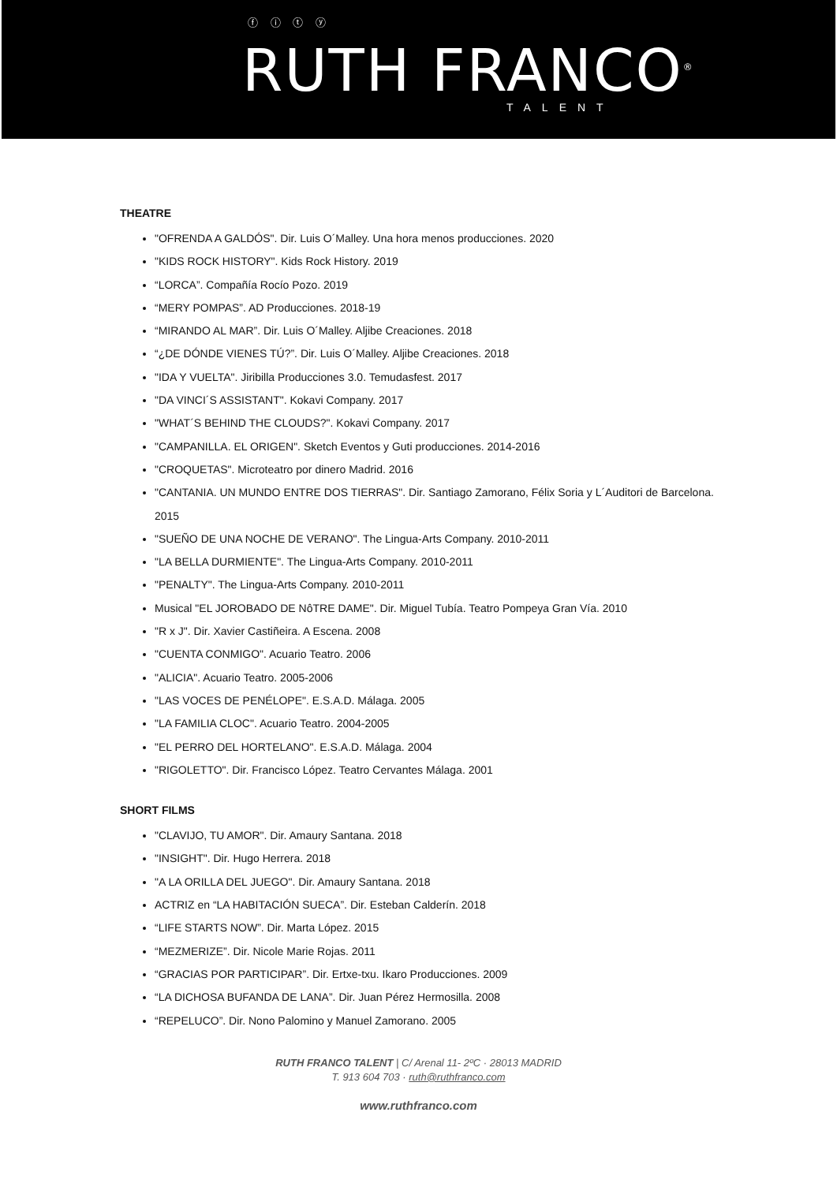ⓕ ⓘ ⓣ ⓨ
RUTH FRANCO<sup>®</sup>
TALENT
THEATRE
"OFRENDA A GALDÓS". Dir. Luis O´Malley. Una hora menos producciones. 2020
"KIDS ROCK HISTORY". Kids Rock History. 2019
“LORCA”. Compañía Rocío Pozo. 2019
“MERY POMPAS”. AD Producciones. 2018-19
“MIRANDO AL MAR”. Dir. Luis O´Malley. Aljibe Creaciones. 2018
“¿DE DÓNDE VIENES TÚ?”. Dir. Luis O´Malley. Aljibe Creaciones. 2018
"IDA Y VUELTA". Jiribilla Producciones 3.0. Temudasfest. 2017
"DA VINCI´S ASSISTANT". Kokavi Company. 2017
"WHAT´S BEHIND THE CLOUDS?". Kokavi Company. 2017
"CAMPANILLA. EL ORIGEN". Sketch Eventos y Guti producciones. 2014-2016
"CROQUETAS". Microteatro por dinero Madrid. 2016
"CANTANIA. UN MUNDO ENTRE DOS TIERRAS". Dir. Santiago Zamorano, Félix Soria y L´Auditori de Barcelona. 2015
"SUEÑO DE UNA NOCHE DE VERANO". The Lingua-Arts Company. 2010-2011
"LA BELLA DURMIENTE". The Lingua-Arts Company. 2010-2011
"PENALTY". The Lingua-Arts Company. 2010-2011
Musical "EL JOROBADO DE NôTRE DAME". Dir. Miguel Tubía. Teatro Pompeya Gran Vía. 2010
"R x J". Dir. Xavier Castiñeira. A Escena. 2008
"CUENTA CONMIGO". Acuario Teatro. 2006
"ALICIA". Acuario Teatro. 2005-2006
"LAS VOCES DE PENÉLOPE". E.S.A.D. Málaga. 2005
"LA FAMILIA CLOC". Acuario Teatro. 2004-2005
"EL PERRO DEL HORTELANO". E.S.A.D. Málaga. 2004
"RIGOLETTO". Dir. Francisco López. Teatro Cervantes Málaga. 2001
SHORT FILMS
"CLAVIJO, TU AMOR". Dir. Amaury Santana. 2018
"INSIGHT". Dir. Hugo Herrera. 2018
"A LA ORILLA DEL JUEGO". Dir. Amaury Santana. 2018
ACTRIZ en “LA HABITACIÓN SUECA”. Dir. Esteban Calderín. 2018
“LIFE STARTS NOW”. Dir. Marta López. 2015
“MEZMERIZE”. Dir. Nicole Marie Rojas. 2011
“GRACIAS POR PARTICIPAR”. Dir. Ertxe-txu. Ikaro Producciones. 2009
“LA DICHOSA BUFANDA DE LANA”. Dir. Juan Pérez Hermosilla. 2008
“REPELUCO”. Dir. Nono Palomino y Manuel Zamorano. 2005
RUTH FRANCO TALENT | C/ Arenal 11- 2ºC · 28013 MADRID
T. 913 604 703 · ruth@ruthfranco.com
www.ruthfranco.com